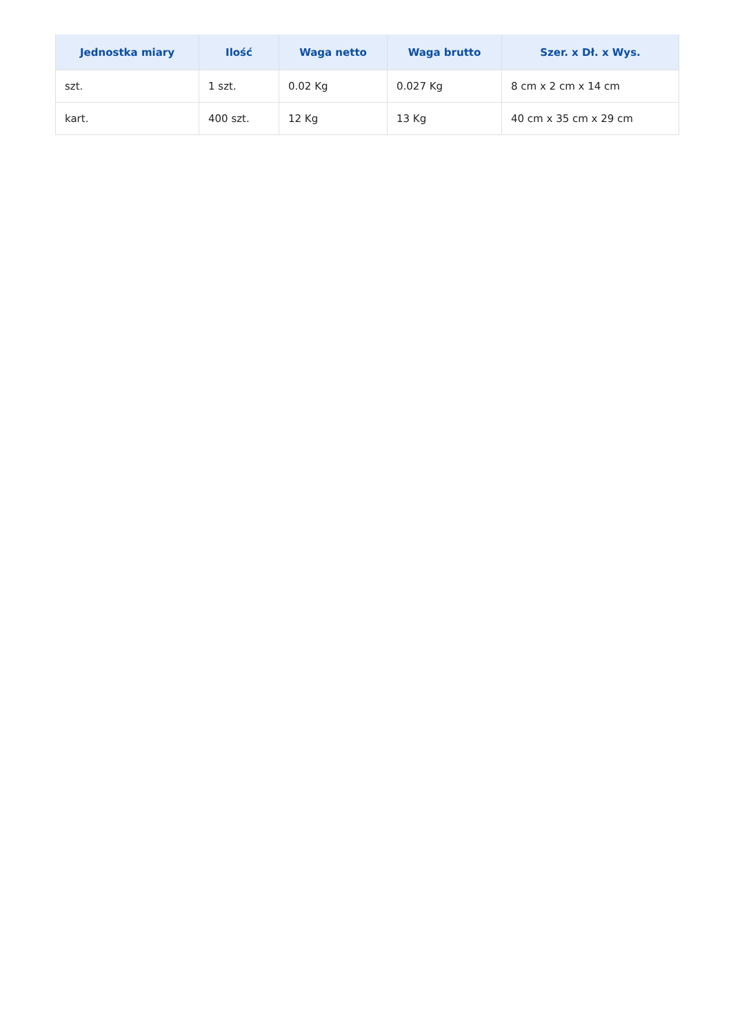| Jednostka miary | Ilość | Waga netto | Waga brutto | Szer. x Dł. x Wys. |
| --- | --- | --- | --- | --- |
| szt. | 1 szt. | 0.02 Kg | 0.027 Kg | 8 cm x 2 cm x 14 cm |
| kart. | 400 szt. | 12 Kg | 13 Kg | 40 cm x 35 cm x 29 cm |